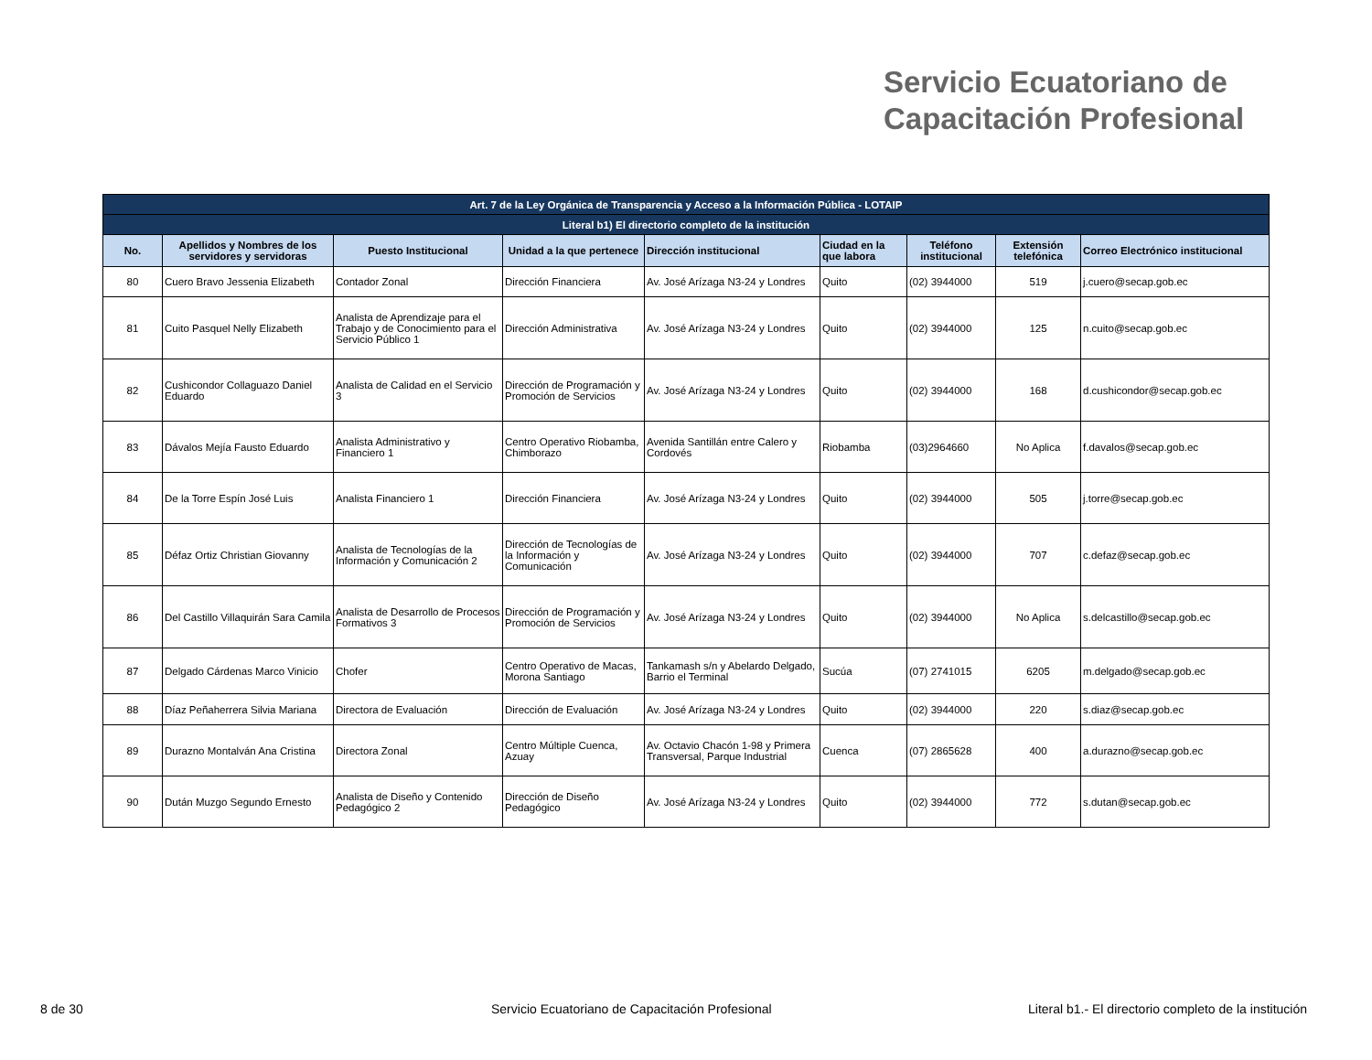Servicio Ecuatoriano de
Capacitación Profesional
| Art. 7 de la Ley Orgánica de Transparencia y Acceso a la Información Pública - LOTAIP | | | | | | | | |
| --- | --- | --- | --- | --- | --- | --- | --- | --- |
| Literal b1) El directorio completo de la institución | | | | | | | | |
| No. | Apellidos y Nombres de los servidores y servidoras | Puesto Institucional | Unidad a la que pertenece | Dirección institucional | Ciudad en la que labora | Teléfono institucional | Extensión telefónica | Correo Electrónico institucional |
| 80 | Cuero Bravo Jessenia Elizabeth | Contador Zonal | Dirección Financiera | Av. José Arízaga N3-24 y Londres | Quito | (02) 3944000 | 519 | j.cuero@secap.gob.ec |
| 81 | Cuito Pasquel Nelly Elizabeth | Analista de Aprendizaje para el Trabajo y de Conocimiento para el Servicio Público 1 | Dirección Administrativa | Av. José Arízaga N3-24 y Londres | Quito | (02) 3944000 | 125 | n.cuito@secap.gob.ec |
| 82 | Cushicondor Collaguazo Daniel Eduardo | Analista de Calidad en el Servicio 3 | Dirección de Programación y Promoción de Servicios | Av. José Arízaga N3-24 y Londres | Quito | (02) 3944000 | 168 | d.cushicondor@secap.gob.ec |
| 83 | Dávalos Mejía Fausto Eduardo | Analista Administrativo y Financiero 1 | Centro Operativo Riobamba, Chimborazo | Avenida Santillán entre Calero y Cordovés | Riobamba | (03)2964660 | No Aplica | f.davalos@secap.gob.ec |
| 84 | De la Torre Espín José Luis | Analista Financiero 1 | Dirección Financiera | Av. José Arízaga N3-24 y Londres | Quito | (02) 3944000 | 505 | j.torre@secap.gob.ec |
| 85 | Défaz Ortiz Christian Giovanny | Analista de Tecnologías de la Información y Comunicación 2 | Dirección de Tecnologías de la Información y Comunicación | Av. José Arízaga N3-24 y Londres | Quito | (02) 3944000 | 707 | c.defaz@secap.gob.ec |
| 86 | Del Castillo Villaquirán Sara Camila | Analista de Desarrollo de Procesos Formativos 3 | Dirección de Programación y Promoción de Servicios | Av. José Arízaga N3-24 y Londres | Quito | (02) 3944000 | No Aplica | s.delcastillo@secap.gob.ec |
| 87 | Delgado Cárdenas Marco Vinicio | Chofer | Centro Operativo de Macas, Morona Santiago | Tankamash s/n y Abelardo Delgado, Barrio el Terminal | Sucúa | (07) 2741015 | 6205 | m.delgado@secap.gob.ec |
| 88 | Díaz Peñaherrera Silvia Mariana | Directora de Evaluación | Dirección de Evaluación | Av. José Arízaga N3-24 y Londres | Quito | (02) 3944000 | 220 | s.diaz@secap.gob.ec |
| 89 | Durazno Montalván Ana Cristina | Directora Zonal | Centro Múltiple Cuenca, Azuay | Av. Octavio Chacón 1-98 y Primera Transversal, Parque Industrial | Cuenca | (07) 2865628 | 400 | a.durazno@secap.gob.ec |
| 90 | Dután Muzgo Segundo Ernesto | Analista de Diseño y Contenido Pedagógico 2 | Dirección de Diseño Pedagógico | Av. José Arízaga N3-24 y Londres | Quito | (02) 3944000 | 772 | s.dutan@secap.gob.ec |
8 de 30
Servicio Ecuatoriano de Capacitación Profesional
Literal b1.- El directorio completo de la institución